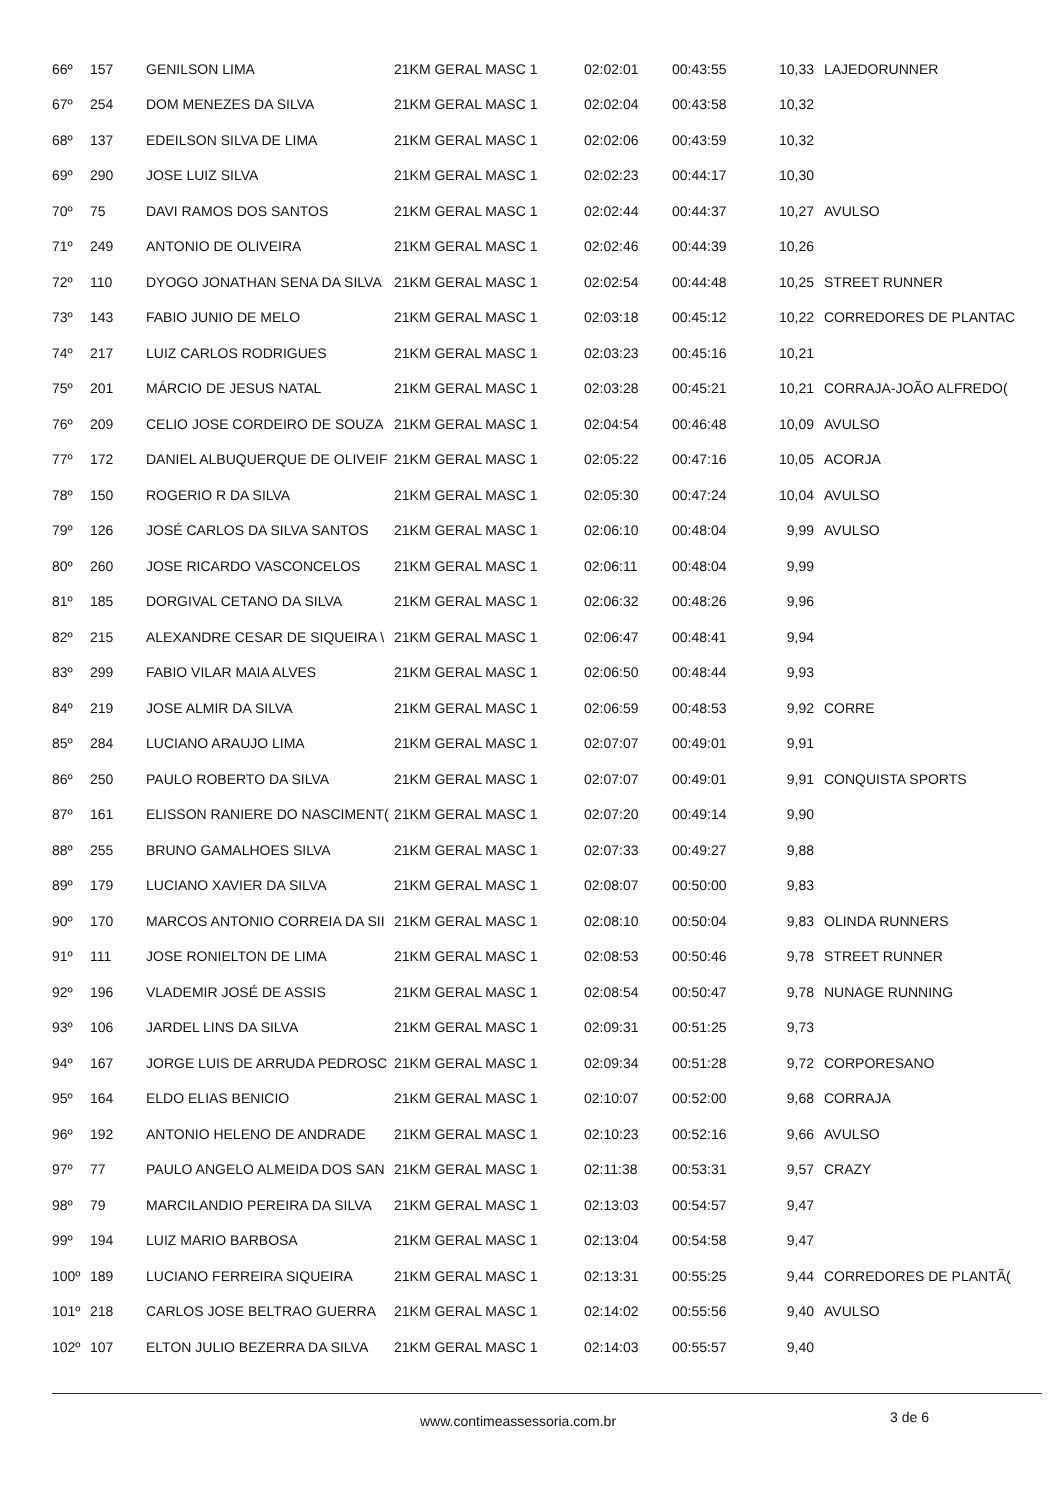| 66º | 157 | GENILSON LIMA | 21KM GERAL MASC 1 | 02:02:01 | 00:43:55 | 10,33 | LAJEDORUNNER |
| 67º | 254 | DOM MENEZES DA SILVA | 21KM GERAL MASC 1 | 02:02:04 | 00:43:58 | 10,32 | |
| 68º | 137 | EDEILSON SILVA DE LIMA | 21KM GERAL MASC 1 | 02:02:06 | 00:43:59 | 10,32 | |
| 69º | 290 | JOSE LUIZ SILVA | 21KM GERAL MASC 1 | 02:02:23 | 00:44:17 | 10,30 | |
| 70º | 75 | DAVI RAMOS DOS SANTOS | 21KM GERAL MASC 1 | 02:02:44 | 00:44:37 | 10,27 | AVULSO |
| 71º | 249 | ANTONIO DE OLIVEIRA | 21KM GERAL MASC 1 | 02:02:46 | 00:44:39 | 10,26 | |
| 72º | 110 | DYOGO JONATHAN SENA DA SILVA | 21KM GERAL MASC 1 | 02:02:54 | 00:44:48 | 10,25 | STREET RUNNER |
| 73º | 143 | FABIO JUNIO DE MELO | 21KM GERAL MASC 1 | 02:03:18 | 00:45:12 | 10,22 | CORREDORES DE PLANTAC |
| 74º | 217 | LUIZ CARLOS RODRIGUES | 21KM GERAL MASC 1 | 02:03:23 | 00:45:16 | 10,21 | |
| 75º | 201 | MÁRCIO DE JESUS NATAL | 21KM GERAL MASC 1 | 02:03:28 | 00:45:21 | 10,21 | CORRAJA-JOÃO ALFREDO( |
| 76º | 209 | CELIO JOSE CORDEIRO DE SOUZA | 21KM GERAL MASC 1 | 02:04:54 | 00:46:48 | 10,09 | AVULSO |
| 77º | 172 | DANIEL ALBUQUERQUE DE OLIVEIF | 21KM GERAL MASC 1 | 02:05:22 | 00:47:16 | 10,05 | ACORJA |
| 78º | 150 | ROGERIO R DA SILVA | 21KM GERAL MASC 1 | 02:05:30 | 00:47:24 | 10,04 | AVULSO |
| 79º | 126 | JOSÉ CARLOS DA SILVA SANTOS | 21KM GERAL MASC 1 | 02:06:10 | 00:48:04 | 9,99 | AVULSO |
| 80º | 260 | JOSE RICARDO VASCONCELOS | 21KM GERAL MASC 1 | 02:06:11 | 00:48:04 | 9,99 | |
| 81º | 185 | DORGIVAL CETANO DA SILVA | 21KM GERAL MASC 1 | 02:06:32 | 00:48:26 | 9,96 | |
| 82º | 215 | ALEXANDRE CESAR DE SIQUEIRA \ | 21KM GERAL MASC 1 | 02:06:47 | 00:48:41 | 9,94 | |
| 83º | 299 | FABIO VILAR MAIA ALVES | 21KM GERAL MASC 1 | 02:06:50 | 00:48:44 | 9,93 | |
| 84º | 219 | JOSE ALMIR DA SILVA | 21KM GERAL MASC 1 | 02:06:59 | 00:48:53 | 9,92 | CORRE |
| 85º | 284 | LUCIANO ARAUJO LIMA | 21KM GERAL MASC 1 | 02:07:07 | 00:49:01 | 9,91 | |
| 86º | 250 | PAULO ROBERTO DA SILVA | 21KM GERAL MASC 1 | 02:07:07 | 00:49:01 | 9,91 | CONQUISTA SPORTS |
| 87º | 161 | ELISSON RANIERE DO NASCIMENT( | 21KM GERAL MASC 1 | 02:07:20 | 00:49:14 | 9,90 | |
| 88º | 255 | BRUNO GAMALHOES SILVA | 21KM GERAL MASC 1 | 02:07:33 | 00:49:27 | 9,88 | |
| 89º | 179 | LUCIANO XAVIER DA SILVA | 21KM GERAL MASC 1 | 02:08:07 | 00:50:00 | 9,83 | |
| 90º | 170 | MARCOS ANTONIO CORREIA DA SII | 21KM GERAL MASC 1 | 02:08:10 | 00:50:04 | 9,83 | OLINDA RUNNERS |
| 91º | 111 | JOSE RONIELTON DE LIMA | 21KM GERAL MASC 1 | 02:08:53 | 00:50:46 | 9,78 | STREET RUNNER |
| 92º | 196 | VLADEMIR JOSÉ DE ASSIS | 21KM GERAL MASC 1 | 02:08:54 | 00:50:47 | 9,78 | NUNAGE RUNNING |
| 93º | 106 | JARDEL LINS DA SILVA | 21KM GERAL MASC 1 | 02:09:31 | 00:51:25 | 9,73 | |
| 94º | 167 | JORGE LUIS DE ARRUDA PEDROSC | 21KM GERAL MASC 1 | 02:09:34 | 00:51:28 | 9,72 | CORPORESANO |
| 95º | 164 | ELDO ELIAS BENICIO | 21KM GERAL MASC 1 | 02:10:07 | 00:52:00 | 9,68 | CORRAJA |
| 96º | 192 | ANTONIO HELENO DE ANDRADE | 21KM GERAL MASC 1 | 02:10:23 | 00:52:16 | 9,66 | AVULSO |
| 97º | 77 | PAULO ANGELO ALMEIDA DOS SAN | 21KM GERAL MASC 1 | 02:11:38 | 00:53:31 | 9,57 | CRAZY |
| 98º | 79 | MARCILANDIO PEREIRA DA SILVA | 21KM GERAL MASC 1 | 02:13:03 | 00:54:57 | 9,47 | |
| 99º | 194 | LUIZ MARIO BARBOSA | 21KM GERAL MASC 1 | 02:13:04 | 00:54:58 | 9,47 | |
| 100º | 189 | LUCIANO FERREIRA SIQUEIRA | 21KM GERAL MASC 1 | 02:13:31 | 00:55:25 | 9,44 | CORREDORES DE PLANTÃ( |
| 101º | 218 | CARLOS JOSE BELTRAO GUERRA | 21KM GERAL MASC 1 | 02:14:02 | 00:55:56 | 9,40 | AVULSO |
| 102º | 107 | ELTON JULIO BEZERRA DA SILVA | 21KM GERAL MASC 1 | 02:14:03 | 00:55:57 | 9,40 | |
www.contimeassessoria.com.br 3 de 6